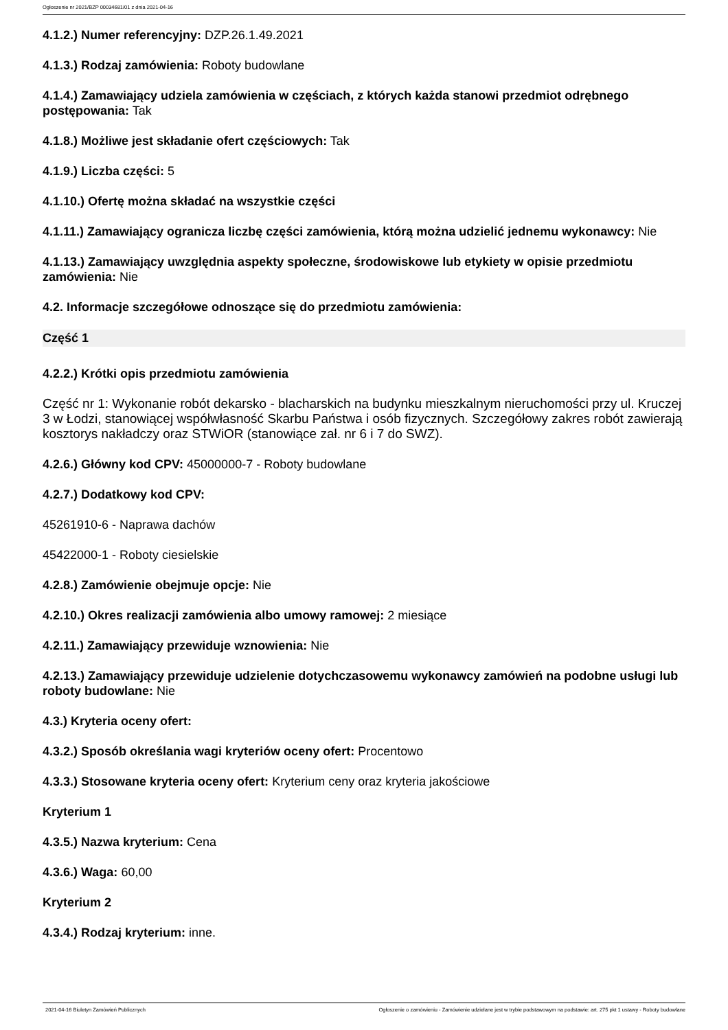Ogłoszenie nr 2021/BZP 00034681/01 z dnia 2021-04-16
4.1.2.) Numer referencyjny: DZP.26.1.49.2021
4.1.3.) Rodzaj zamówienia: Roboty budowlane
4.1.4.) Zamawiający udziela zamówienia w częściach, z których każda stanowi przedmiot odrębnego postępowania: Tak
4.1.8.) Możliwe jest składanie ofert częściowych: Tak
4.1.9.) Liczba części: 5
4.1.10.) Ofertę można składać na wszystkie części
4.1.11.) Zamawiający ogranicza liczbę części zamówienia, którą można udzielić jednemu wykonawcy: Nie
4.1.13.) Zamawiający uwzględnia aspekty społeczne, środowiskowe lub etykiety w opisie przedmiotu zamówienia: Nie
4.2. Informacje szczegółowe odnoszące się do przedmiotu zamówienia:
Część 1
4.2.2.) Krótki opis przedmiotu zamówienia
Część nr 1: Wykonanie robót dekarsko - blacharskich na budynku mieszkalnym nieruchomości przy ul. Kruczej 3 w Łodzi, stanowiącej współwłasność Skarbu Państwa i osób fizycznych. Szczegółowy zakres robót zawierają kosztorys nakładczy oraz STWiOR (stanowiące zał. nr 6 i 7 do SWZ).
4.2.6.) Główny kod CPV: 45000000-7 - Roboty budowlane
4.2.7.) Dodatkowy kod CPV:
45261910-6 - Naprawa dachów
45422000-1 - Roboty ciesielskie
4.2.8.) Zamówienie obejmuje opcje: Nie
4.2.10.) Okres realizacji zamówienia albo umowy ramowej: 2 miesiące
4.2.11.) Zamawiający przewiduje wznowienia: Nie
4.2.13.) Zamawiający przewiduje udzielenie dotychczasowemu wykonawcy zamówień na podobne usługi lub roboty budowlane: Nie
4.3.) Kryteria oceny ofert:
4.3.2.) Sposób określania wagi kryteriów oceny ofert: Procentowo
4.3.3.) Stosowane kryteria oceny ofert: Kryterium ceny oraz kryteria jakościowe
Kryterium 1
4.3.5.) Nazwa kryterium: Cena
4.3.6.) Waga: 60,00
Kryterium 2
4.3.4.) Rodzaj kryterium: inne.
2021-04-16 Biuletyn Zamówień Publicznych Ogłoszenie o zamówieniu - Zamówienie udzielane jest w trybie podstawowym na podstawie: art. 275 pkt 1 ustawy - Roboty budowlane